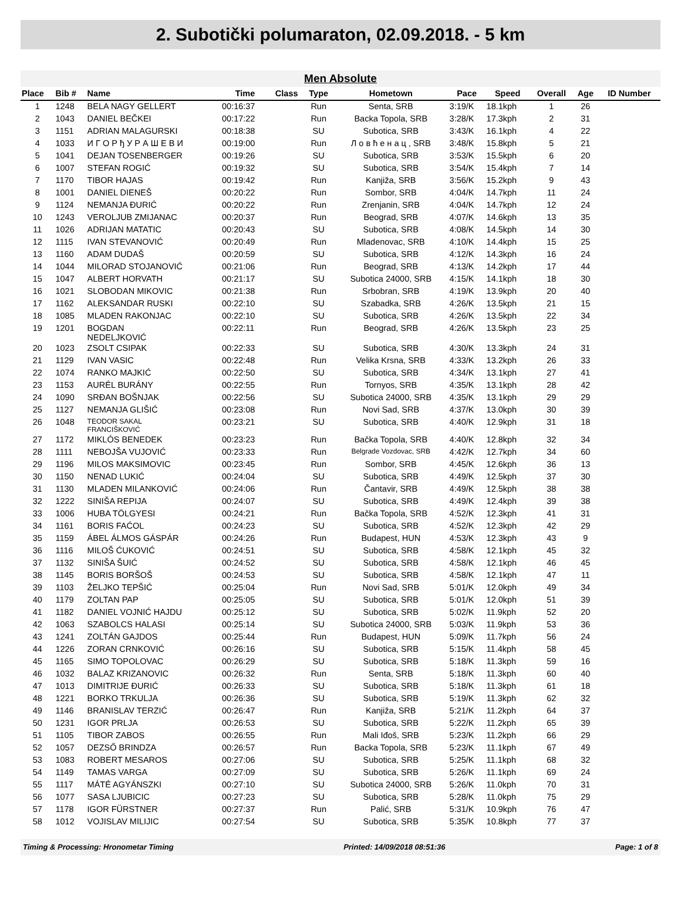2. Subotički polumaraton, 02.09.2018. - 5 km
Men Absolute
| Place | Bib # | Name | Time | Class | Type | Hometown | Pace | Speed | Overall | Age | ID Number |
| --- | --- | --- | --- | --- | --- | --- | --- | --- | --- | --- | --- |
| 1 | 1248 | BELA NAGY GELLERT | 00:16:37 | | Run | Senta, SRB | 3:19/K | 18.1kph | 1 | 26 | |
| 2 | 1043 | DANIEL BEČKEI | 00:17:22 | | Run | Backa Topola, SRB | 3:28/K | 17.3kph | 2 | 31 | |
| 3 | 1151 | ADRIAN MALAGURSKI | 00:18:38 | | SU | Subotica, SRB | 3:43/K | 16.1kph | 4 | 22 | |
| 4 | 1033 | И Г О Р ђ У Р А Ш Е В И | 00:19:00 | | Run | Л о в ћ е н а ц , SRB | 3:48/K | 15.8kph | 5 | 21 | |
| 5 | 1041 | DEJAN TOSENBERGER | 00:19:26 | | SU | Subotica, SRB | 3:53/K | 15.5kph | 6 | 20 | |
| 6 | 1007 | STEFAN ROGIĆ | 00:19:32 | | SU | Subotica, SRB | 3:54/K | 15.4kph | 7 | 14 | |
| 7 | 1170 | TIBOR HAJAS | 00:19:42 | | Run | Kanjiža, SRB | 3:56/K | 15.2kph | 9 | 43 | |
| 8 | 1001 | DANIEL DIENEŠ | 00:20:22 | | Run | Sombor, SRB | 4:04/K | 14.7kph | 11 | 24 | |
| 9 | 1124 | NEMANJA ĐURIĆ | 00:20:22 | | Run | Zrenjanin, SRB | 4:04/K | 14.7kph | 12 | 24 | |
| 10 | 1243 | VEROLJUB ZMIJANAC | 00:20:37 | | Run | Beograd, SRB | 4:07/K | 14.6kph | 13 | 35 | |
| 11 | 1026 | ADRIJAN MATATIC | 00:20:43 | | SU | Subotica, SRB | 4:08/K | 14.5kph | 14 | 30 | |
| 12 | 1115 | IVAN STEVANOVIĆ | 00:20:49 | | Run | Mladenovac, SRB | 4:10/K | 14.4kph | 15 | 25 | |
| 13 | 1160 | ADAM DUDAŠ | 00:20:59 | | SU | Subotica, SRB | 4:12/K | 14.3kph | 16 | 24 | |
| 14 | 1044 | MILORAD STOJANOVIĆ | 00:21:06 | | Run | Beograd, SRB | 4:13/K | 14.2kph | 17 | 44 | |
| 15 | 1047 | ALBERT HORVATH | 00:21:17 | | SU | Subotica 24000, SRB | 4:15/K | 14.1kph | 18 | 30 | |
| 16 | 1021 | SLOBODAN MIKOVIC | 00:21:38 | | Run | Srbobran, SRB | 4:19/K | 13.9kph | 20 | 40 | |
| 17 | 1162 | ALEKSANDAR RUSKI | 00:22:10 | | SU | Szabadka, SRB | 4:26/K | 13.5kph | 21 | 15 | |
| 18 | 1085 | MLADEN RAKONJAC | 00:22:10 | | SU | Subotica, SRB | 4:26/K | 13.5kph | 22 | 34 | |
| 19 | 1201 | BOGDAN NEDELJKOVIĆ | 00:22:11 | | Run | Beograd, SRB | 4:26/K | 13.5kph | 23 | 25 | |
| 20 | 1023 | ZSOLT CSIPAK | 00:22:33 | | SU | Subotica, SRB | 4:30/K | 13.3kph | 24 | 31 | |
| 21 | 1129 | IVAN VASIC | 00:22:48 | | Run | Velika Krsna, SRB | 4:33/K | 13.2kph | 26 | 33 | |
| 22 | 1074 | RANKO MAJKIĆ | 00:22:50 | | SU | Subotica, SRB | 4:34/K | 13.1kph | 27 | 41 | |
| 23 | 1153 | AURÉL BURÁNY | 00:22:55 | | Run | Tornyos, SRB | 4:35/K | 13.1kph | 28 | 42 | |
| 24 | 1090 | SRĐAN BOŠNJAK | 00:22:56 | | SU | Subotica 24000, SRB | 4:35/K | 13.1kph | 29 | 29 | |
| 25 | 1127 | NEMANJA GLIŠIĆ | 00:23:08 | | Run | Novi Sad, SRB | 4:37/K | 13.0kph | 30 | 39 | |
| 26 | 1048 | TEODOR SAKAL FRANCIŠKOVIĆ | 00:23:21 | | SU | Subotica, SRB | 4:40/K | 12.9kph | 31 | 18 | |
| 27 | 1172 | MIKLÓS BENEDEK | 00:23:23 | | Run | Bačka Topola, SRB | 4:40/K | 12.8kph | 32 | 34 | |
| 28 | 1111 | NEBOJŠA VUJOVIĆ | 00:23:33 | | Run | Belgrade Vozdovac, SRB | 4:42/K | 12.7kph | 34 | 60 | |
| 29 | 1196 | MILOS MAKSIMOVIC | 00:23:45 | | Run | Sombor, SRB | 4:45/K | 12.6kph | 36 | 13 | |
| 30 | 1150 | NENAD LUKIĆ | 00:24:04 | | SU | Subotica, SRB | 4:49/K | 12.5kph | 37 | 30 | |
| 31 | 1130 | MLADEN MILANKOVIĆ | 00:24:06 | | Run | Čantavir, SRB | 4:49/K | 12.5kph | 38 | 38 | |
| 32 | 1222 | SINIŠA REPIJA | 00:24:07 | | SU | Subotica, SRB | 4:49/K | 12.4kph | 39 | 38 | |
| 33 | 1006 | HUBA TÖLGYESI | 00:24:21 | | Run | Bačka Topola, SRB | 4:52/K | 12.3kph | 41 | 31 | |
| 34 | 1161 | BORIS FAĆOL | 00:24:23 | | SU | Subotica, SRB | 4:52/K | 12.3kph | 42 | 29 | |
| 35 | 1159 | ÁBEL ÁLMOS GÁSPÁR | 00:24:26 | | Run | Budapest, HUN | 4:53/K | 12.3kph | 43 | 9 | |
| 36 | 1116 | MILOŠ ĆUKOVIĆ | 00:24:51 | | SU | Subotica, SRB | 4:58/K | 12.1kph | 45 | 32 | |
| 37 | 1132 | SINIŠA ŠUIĆ | 00:24:52 | | SU | Subotica, SRB | 4:58/K | 12.1kph | 46 | 45 | |
| 38 | 1145 | BORIS BORŠOŠ | 00:24:53 | | SU | Subotica, SRB | 4:58/K | 12.1kph | 47 | 11 | |
| 39 | 1103 | ŽELJKO TEPŠIĆ | 00:25:04 | | Run | Novi Sad, SRB | 5:01/K | 12.0kph | 49 | 34 | |
| 40 | 1179 | ZOLTAN PAP | 00:25:05 | | SU | Subotica, SRB | 5:01/K | 12.0kph | 51 | 39 | |
| 41 | 1182 | DANIEL VOJNIĆ HAJDU | 00:25:12 | | SU | Subotica, SRB | 5:02/K | 11.9kph | 52 | 20 | |
| 42 | 1063 | SZABOLCS HALASI | 00:25:14 | | SU | Subotica 24000, SRB | 5:03/K | 11.9kph | 53 | 36 | |
| 43 | 1241 | ZOLTÁN GAJDOS | 00:25:44 | | Run | Budapest, HUN | 5:09/K | 11.7kph | 56 | 24 | |
| 44 | 1226 | ZORAN CRNKOVIĆ | 00:26:16 | | SU | Subotica, SRB | 5:15/K | 11.4kph | 58 | 45 | |
| 45 | 1165 | SIMO TOPOLOVAC | 00:26:29 | | SU | Subotica, SRB | 5:18/K | 11.3kph | 59 | 16 | |
| 46 | 1032 | BALAZ KRIZANOVIC | 00:26:32 | | Run | Senta, SRB | 5:18/K | 11.3kph | 60 | 40 | |
| 47 | 1013 | DIMITRIJE ĐURIĆ | 00:26:33 | | SU | Subotica, SRB | 5:18/K | 11.3kph | 61 | 18 | |
| 48 | 1221 | BORKO TRKULJA | 00:26:36 | | SU | Subotica, SRB | 5:19/K | 11.3kph | 62 | 32 | |
| 49 | 1146 | BRANISLAV TERZIĆ | 00:26:47 | | Run | Kanjiža, SRB | 5:21/K | 11.2kph | 64 | 37 | |
| 50 | 1231 | IGOR PRLJA | 00:26:53 | | SU | Subotica, SRB | 5:22/K | 11.2kph | 65 | 39 | |
| 51 | 1105 | TIBOR ZABOS | 00:26:55 | | Run | Mali Iđoš, SRB | 5:23/K | 11.2kph | 66 | 29 | |
| 52 | 1057 | DEZSŐ BRINDZA | 00:26:57 | | Run | Backa Topola, SRB | 5:23/K | 11.1kph | 67 | 49 | |
| 53 | 1083 | ROBERT MESAROS | 00:27:06 | | SU | Subotica, SRB | 5:25/K | 11.1kph | 68 | 32 | |
| 54 | 1149 | TAMAS VARGA | 00:27:09 | | SU | Subotica, SRB | 5:26/K | 11.1kph | 69 | 24 | |
| 55 | 1117 | MÁTÉ AGYÁNSZKI | 00:27:10 | | SU | Subotica 24000, SRB | 5:26/K | 11.0kph | 70 | 31 | |
| 56 | 1077 | SASA LJUBICIC | 00:27:23 | | SU | Subotica, SRB | 5:28/K | 11.0kph | 75 | 29 | |
| 57 | 1178 | IGOR FÜRSTNER | 00:27:37 | | Run | Palić, SRB | 5:31/K | 10.9kph | 76 | 47 | |
| 58 | 1012 | VOJISLAV MILIJIC | 00:27:54 | | SU | Subotica, SRB | 5:35/K | 10.8kph | 77 | 37 | |
Timing & Processing: Hronometar Timing Printed: 14/09/2018 08:51:36 Page: 1 of 8